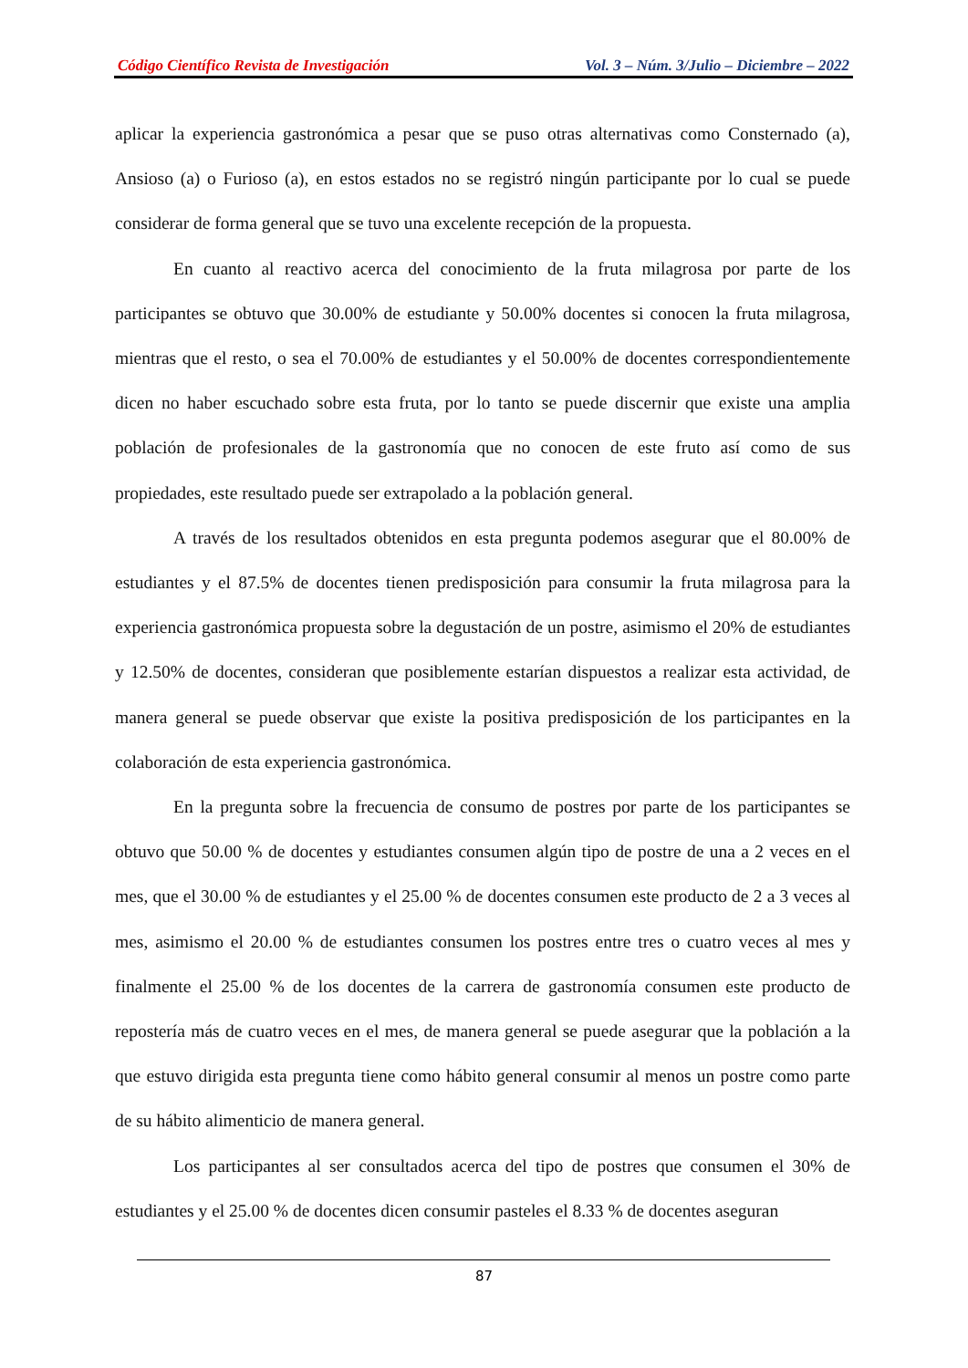Código Científico Revista de Investigación Vol. 3 – Núm. 3/Julio – Diciembre – 2022
aplicar la experiencia gastronómica a pesar que se puso otras alternativas como Consternado (a), Ansioso (a) o Furioso (a), en estos estados no se registró ningún participante por lo cual se puede considerar de forma general que se tuvo una excelente recepción de la propuesta.
En cuanto al reactivo acerca del conocimiento de la fruta milagrosa por parte de los participantes se obtuvo que 30.00% de estudiante y 50.00% docentes si conocen la fruta milagrosa, mientras que el resto, o sea el 70.00% de estudiantes y el 50.00% de docentes correspondientemente dicen no haber escuchado sobre esta fruta, por lo tanto se puede discernir que existe una amplia población de profesionales de la gastronomía que no conocen de este fruto así como de sus propiedades, este resultado puede ser extrapolado a la población general.
A través de los resultados obtenidos en esta pregunta podemos asegurar que el 80.00% de estudiantes y el 87.5% de docentes tienen predisposición para consumir la fruta milagrosa para la experiencia gastronómica propuesta sobre la degustación de un postre, asimismo el 20% de estudiantes y 12.50% de docentes, consideran que posiblemente estarían dispuestos a realizar esta actividad, de manera general se puede observar que existe la positiva predisposición de los participantes en la colaboración de esta experiencia gastronómica.
En la pregunta sobre la frecuencia de consumo de postres por parte de los participantes se obtuvo que 50.00 % de docentes y estudiantes consumen algún tipo de postre de una a 2 veces en el mes, que el 30.00 % de estudiantes y el 25.00 % de docentes consumen este producto de 2 a 3 veces al mes, asimismo el 20.00 % de estudiantes consumen los postres entre tres o cuatro veces al mes y finalmente el 25.00 % de los docentes de la carrera de gastronomía consumen este producto de repostería más de cuatro veces en el mes, de manera general se puede asegurar que la población a la que estuvo dirigida esta pregunta tiene como hábito general consumir al menos un postre como parte de su hábito alimenticio de manera general.
Los participantes al ser consultados acerca del tipo de postres que consumen el 30% de estudiantes y el 25.00 % de docentes dicen consumir pasteles el 8.33 % de docentes aseguran
87